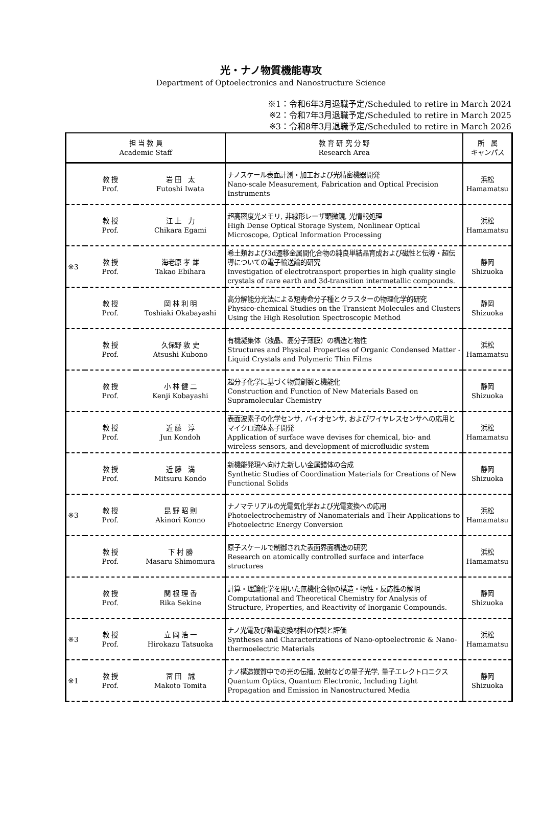光・ナノ物質機能専攻
Department of Optoelectronics and Nanostructure Science
※1：令和6年3月退職予定/Scheduled to retire in March 2024
※2：令和7年3月退職予定/Scheduled to retire in March 2025
※3：令和8年3月退職予定/Scheduled to retire in March 2026
| 担 当 教 員 Academic Staff | | | 教 育 研 究 分 野 Research Area | 所 属 キャンパス |
| --- | --- | --- | --- | --- |
| | 教 授 Prof. | 岩 田 太 Futoshi Iwata | ナノスケール表面計測・加工および光精密機器開発 Nano-scale Measurement, Fabrication and Optical Precision Instruments | 浜松 Hamamatsu |
| | 教 授 Prof. | 江 上 力 Chikara Egami | 超高密度光メモリ, 非線形レーザ顕微鏡, 光情報処理 High Dense Optical Storage System, Nonlinear Optical Microscope, Optical Information Processing | 浜松 Hamamatsu |
| ※3 | 教 授 Prof. | 海老原 孝 雄 Takao Ebihara | 希土類および3d遷移金属間化合物の純良単結晶育成および磁性と伝導・超伝導についての電子輸送論的研究 Investigation of electrotransport properties in high quality single crystals of rare earth and 3d-transition intermetallic compounds. | 静岡 Shizuoka |
| | 教 授 Prof. | 岡 林 利 明 Toshiaki Okabayashi | 高分解能分光法による短寿命分子種とクラスターの物理化学的研究 Physico-chemical Studies on the Transient Molecules and Clusters Using the High Resolution Spectroscopic Method | 静岡 Shizuoka |
| | 教 授 Prof. | 久保野 敦 史 Atsushi Kubono | 有機凝集体（液晶、高分子薄膜）の構造と物性 Structures and Physical Properties of Organic Condensed Matter - Liquid Crystals and Polymeric Thin Films | 浜松 Hamamatsu |
| | 教 授 Prof. | 小 林 健 二 Kenji Kobayashi | 超分子化学に基づく物質創製と機能化 Construction and Function of New Materials Based on Supramolecular Chemistry | 静岡 Shizuoka |
| | 教 授 Prof. | 近 藤 淳 Jun Kondoh | 表面波素子の化学センサ, バイオセンサ, およびワイヤレスセンサへの応用とマイクロ流体素子開発 Application of surface wave devises for chemical, bio- and wireless sensors, and development of microfluidic system | 浜松 Hamamatsu |
| | 教 授 Prof. | 近 藤 満 Mitsuru Kondo | 新機能発現へ向けた新しい金属錯体の合成 Synthetic Studies of Coordination Materials for Creations of New Functional Solids | 静岡 Shizuoka |
| ※3 | 教 授 Prof. | 昆 野 昭 則 Akinori Konno | ナノマテリアルの光電気化学および光電変換への応用 Photoelectrochemistry of Nanomaterials and Their Applications to Photoelectric Energy Conversion | 浜松 Hamamatsu |
| | 教 授 Prof. | 下 村 勝 Masaru Shimomura | 原子スケールで制御された表面界面構造の研究 Research on atomically controlled surface and interface structures | 浜松 Hamamatsu |
| | 教 授 Prof. | 関 根 理 香 Rika Sekine | 計算・理論化学を用いた無機化合物の構造・物性・反応性の解明 Computational and Theoretical Chemistry for Analysis of Structure, Properties, and Reactivity of Inorganic Compounds. | 静岡 Shizuoka |
| ※3 | 教 授 Prof. | 立 岡 浩 一 Hirokazu Tatsuoka | ナノ光電及び熱電変換材料の作製と評価 Syntheses and Characterizations of Nano-optoelectronic & Nano-thermoelectric Materials | 浜松 Hamamatsu |
| ※1 | 教 授 Prof. | 冨 田 誠 Makoto Tomita | ナノ構造媒質中での光の伝播, 放射などの量子光学, 量子エレクトロニクス Quantum Optics, Quantum Electronic, Including Light Propagation and Emission in Nanostructured Media | 静岡 Shizuoka |